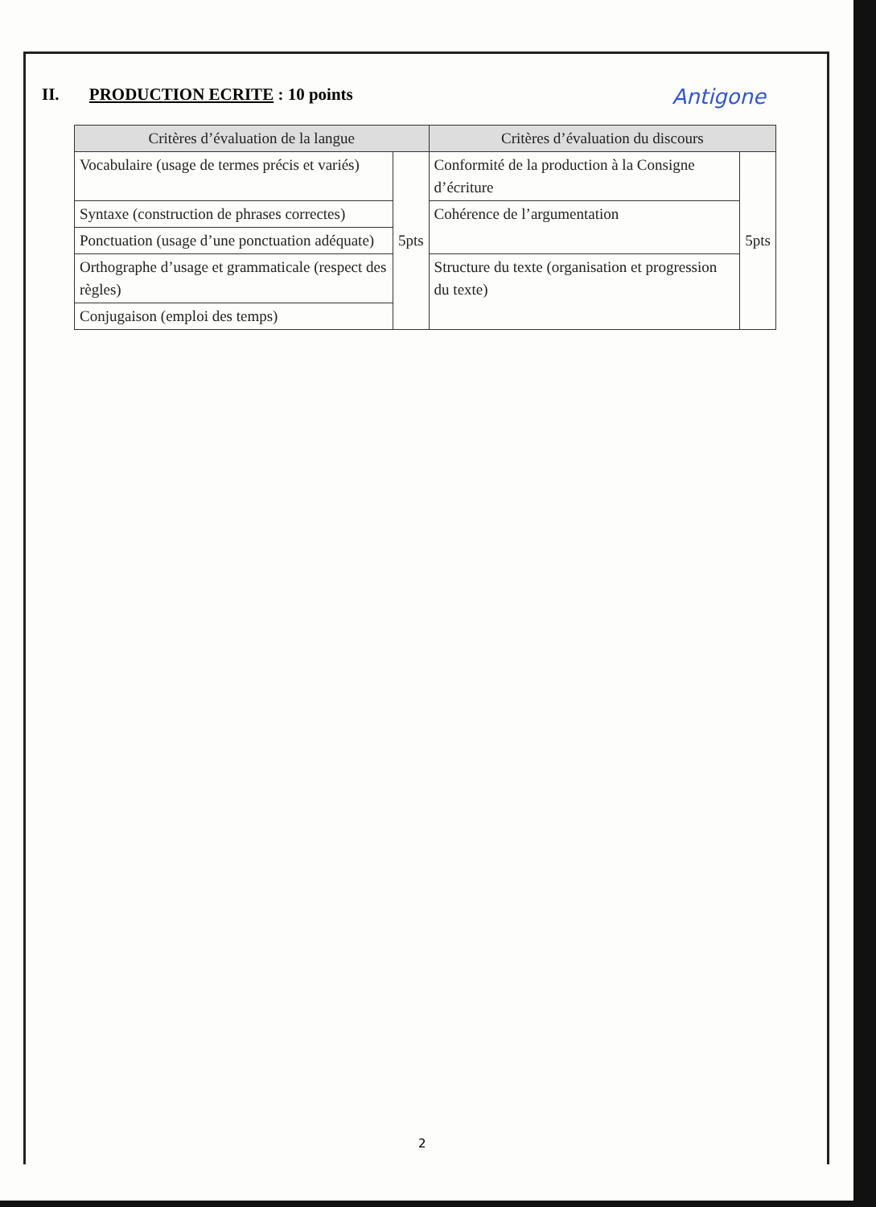II. PRODUCTION ECRITE : 10 points Antigone
| Critères d’évaluation de la langue | | Critères d’évaluation du discours | |
| --- | --- | --- | --- |
| Vocabulaire (usage de termes précis et variés) | 5pts | Conformité de la production à la Consigne d’écriture | 5pts |
| Syntaxe (construction de phrases correctes) | | Cohérence de l’argumentation | |
| Ponctuation (usage d’une ponctuation adéquate) | | | |
| Orthographe d’usage et grammaticale (respect des règles) | | Structure du texte (organisation et progression du texte) | |
| Conjugaison (emploi des temps) | | | |
2